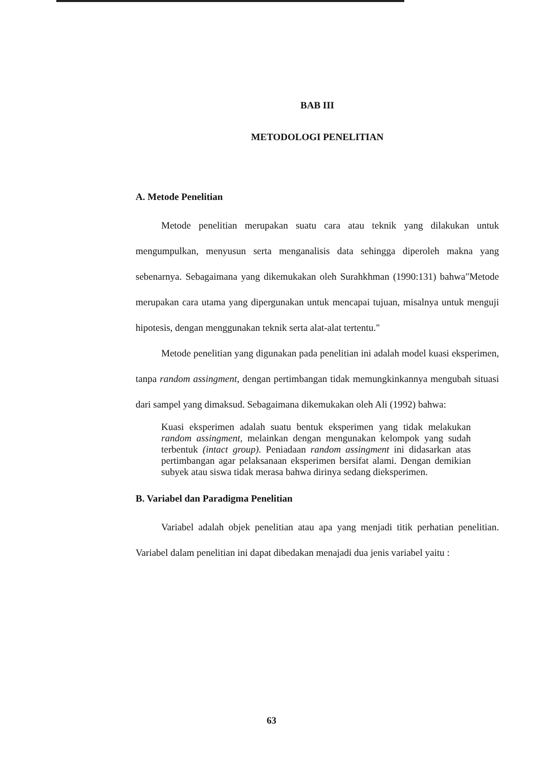BAB III
METODOLOGI PENELITIAN
A. Metode Penelitian
Metode penelitian merupakan suatu cara atau teknik yang dilakukan untuk mengumpulkan, menyusun serta menganalisis data sehingga diperoleh makna yang sebenarnya. Sebagaimana yang dikemukakan oleh Surahkhman (1990:131) bahwa"Metode merupakan cara utama yang dipergunakan untuk mencapai tujuan, misalnya untuk menguji hipotesis, dengan menggunakan teknik serta alat-alat tertentu."
Metode penelitian yang digunakan pada penelitian ini adalah model kuasi eksperimen, tanpa random assingment, dengan pertimbangan tidak memungkinkannya mengubah situasi dari sampel yang dimaksud. Sebagaimana dikemukakan oleh Ali (1992) bahwa:
Kuasi eksperimen adalah suatu bentuk eksperimen yang tidak melakukan random assingment, melainkan dengan mengunakan kelompok yang sudah terbentuk (intact group). Peniadaan random assingment ini didasarkan atas pertimbangan agar pelaksanaan eksperimen bersifat alami. Dengan demikian subyek atau siswa tidak merasa bahwa dirinya sedang dieksperimen.
B. Variabel dan Paradigma Penelitian
Variabel adalah objek penelitian atau apa yang menjadi titik perhatian penelitian. Variabel dalam penelitian ini dapat dibedakan menajadi dua jenis variabel yaitu :
63